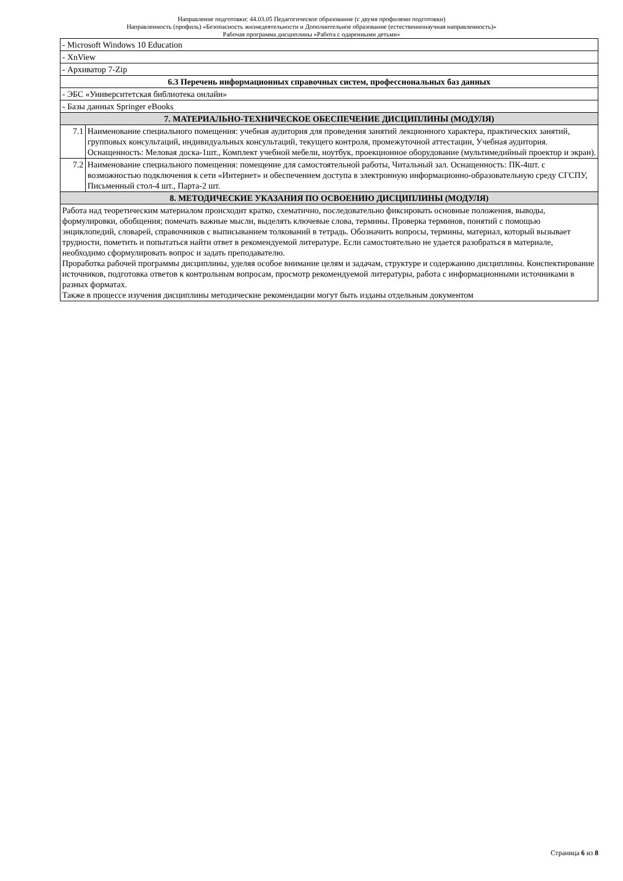Направление подготовки: 44.03.05 Педагогическое образование (с двумя профилями подготовки)
Направленность (профиль) «Безопасность жизнедеятельности и Дополнительное образование (естественнонаучная направленность)»
Рабочая программа дисциплины «Работа с одаренными детьми»
| - Microsoft Windows 10 Education | |
| - XnView | |
| - Архиватор 7-Zip | |
| 6.3 Перечень информационных справочных систем, профессиональных баз данных | |
| - ЭБС «Университетская библиотека онлайн» | |
| - Базы данных Springer eBooks | |
| 7. МАТЕРИАЛЬНО-ТЕХНИЧЕСКОЕ ОБЕСПЕЧЕНИЕ ДИСЦИПЛИНЫ (МОДУЛЯ) | |
| 7.1 | Наименование специального помещения: учебная аудитория для проведения занятий лекционного характера, практических занятий, групповых консультаций, индивидуальных консультаций, текущего контроля, промежуточной аттестации, Учебная аудитория. Оснащенность: Меловая доска-1шт., Комплект учебной мебели, ноутбук, проекционное оборудование (мультимедийный проектор и экран). |
| 7.2 | Наименование специального помещения: помещение для самостоятельной работы, Читальный зал. Оснащенность: ПК-4шт. с возможностью подключения к сети «Интернет» и обеспечением доступа в электронную информационно-образовательную среду СГСПУ, Письменный стол-4 шт., Парта-2 шт. |
| 8. МЕТОДИЧЕСКИЕ УКАЗАНИЯ ПО ОСВОЕНИЮ ДИСЦИПЛИНЫ (МОДУЛЯ) | |
| Работа над теоретическим материалом происходит кратко, схематично, последовательно фиксировать основные положения, выводы, формулировки, обобщения; помечать важные мысли, выделять ключевые слова, термины. Проверка терминов, понятий с помощью энциклопедий, словарей, справочников с выписыванием толкований в тетрадь. Обозначить вопросы, термины, материал, который вызывает трудности, пометить и попытаться найти ответ в рекомендуемой литературе. Если самостоятельно не удается разобраться в материале, необходимо сформулировать вопрос и задать преподавателю. Проработка рабочей программы дисциплины, уделяя особое внимание целям и задачам, структуре и содержанию дисциплины. Конспектирование источников, подготовка ответов к контрольным вопросам, просмотр рекомендуемой литературы, работа с информационными источниками в разных форматах. Также в процессе изучения дисциплины методические рекомендации могут быть изданы отдельным документом | |
Страница 6 из 8